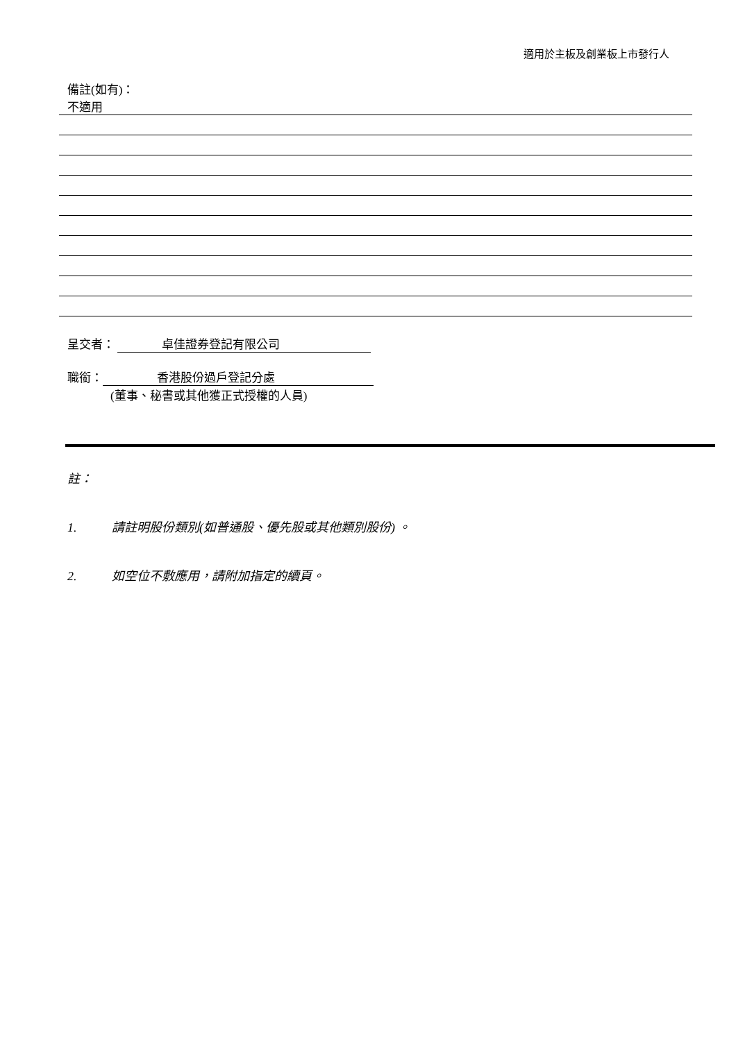適用於主板及創業板上市發行人
備註(如有)：
不適用
呈交者： 卓佳證券登記有限公司
職銜： 香港股份過戶登記分處
(董事、秘書或其他獲正式授權的人員)
註：
1. 請註明股份類別(如普通股、優先股或其他類別股份) 。
2. 如空位不敷應用，請附加指定的續頁。